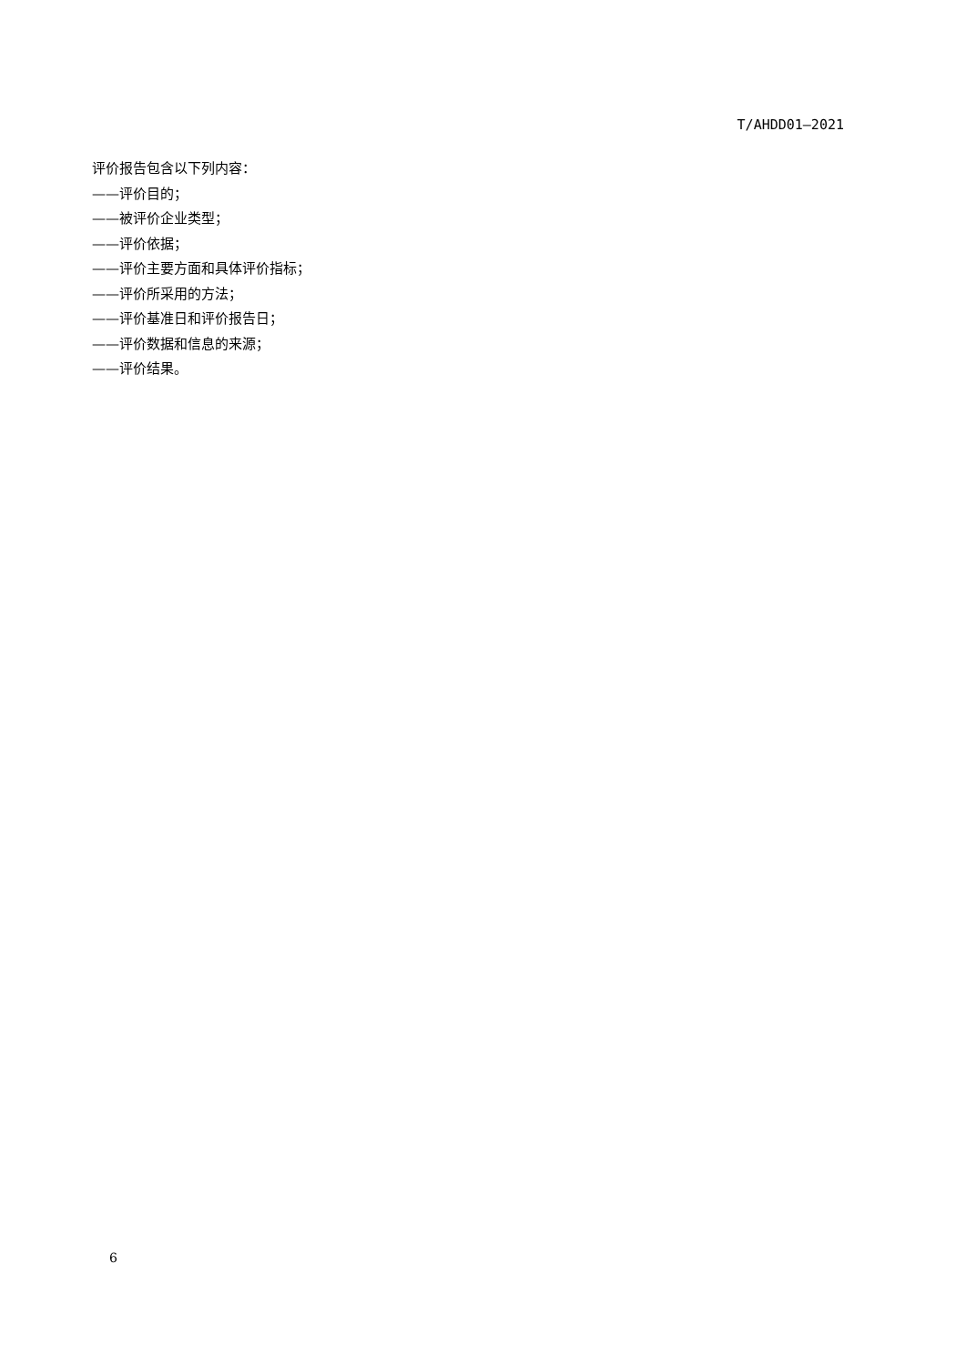T/AHDD01—2021
评价报告包含以下列内容：
——评价目的；
——被评价企业类型；
——评价依据；
——评价主要方面和具体评价指标；
——评价所采用的方法；
——评价基准日和评价报告日；
——评价数据和信息的来源；
——评价结果。
6